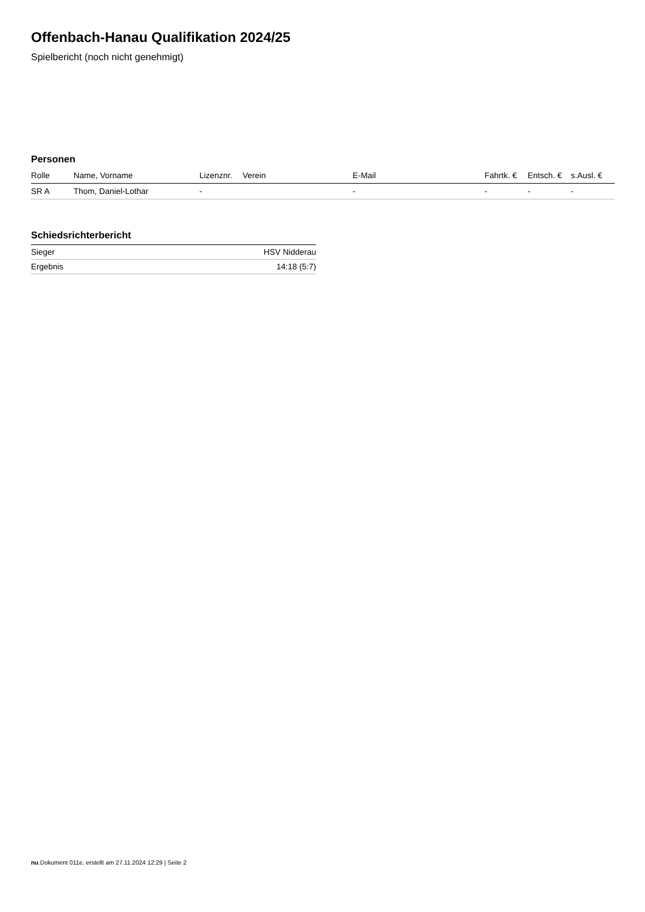Offenbach-Hanau Qualifikation 2024/25
Spielbericht (noch nicht genehmigt)
Personen
| Rolle | Name, Vorname | Lizenznr. | Verein | E-Mail | Fahrtk. € | Entsch. € | s.Ausl. € |
| --- | --- | --- | --- | --- | --- | --- | --- |
| SR A | Thom, Daniel-Lothar | - | | - | - | - | - |
Schiedsrichterbericht
| Sieger | HSV Nidderau |
| Ergebnis | 14:18 (5:7) |
nu.Dokument 011e, erstellt am 27.11.2024 12:29 | Seite 2